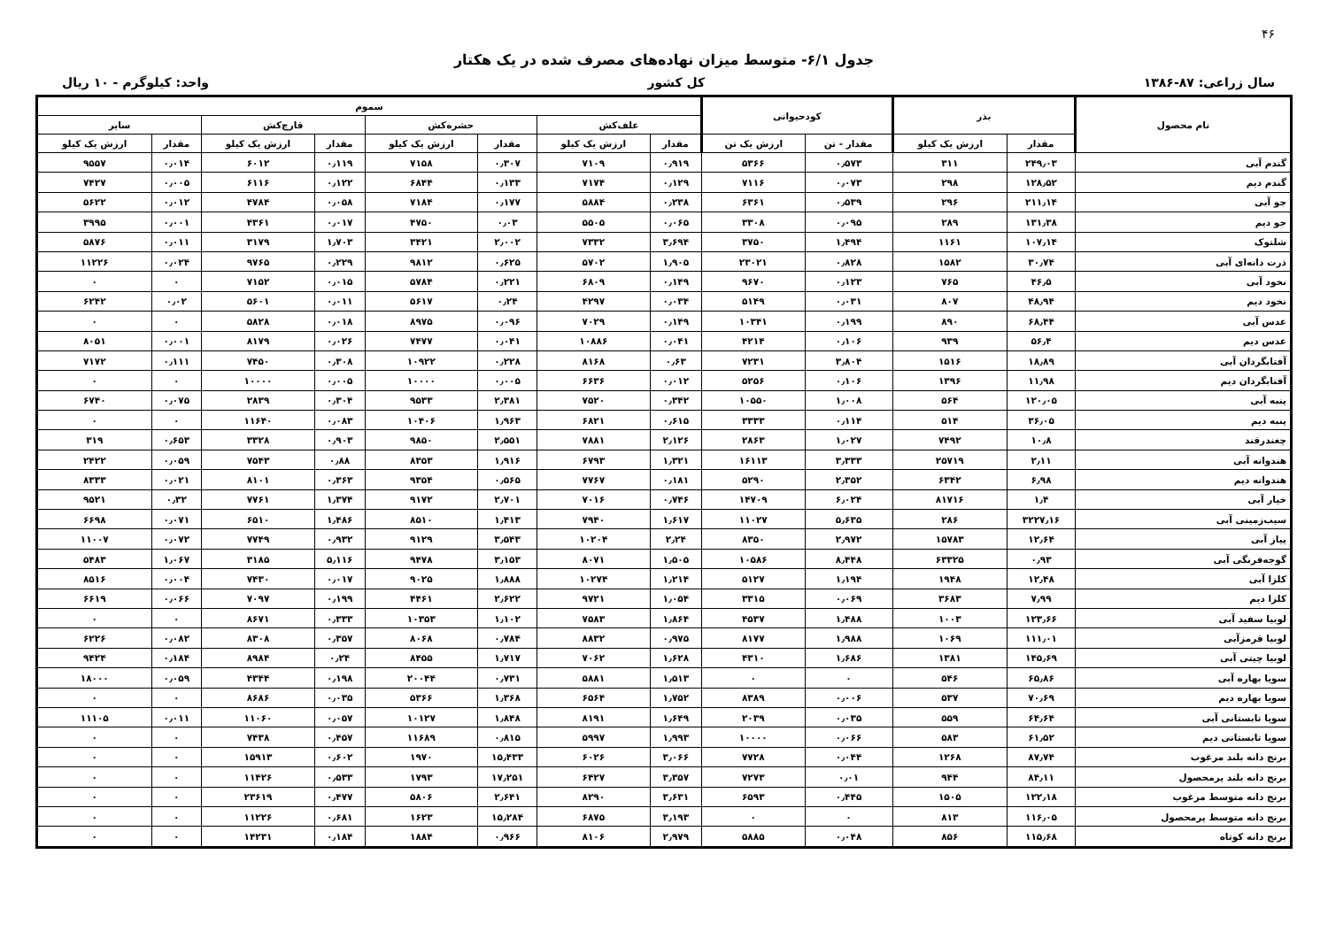۴۶
جدول ۶/۱- متوسط میزان نهاده‌های مصرف شده در یک هکتار
سال زراعی: ۸۷-۱۳۸۶ کل کشور واحد: کیلوگرم - ۱۰ ریال
| نام محصول | بذر | | کودحیوانی | | سموم | | | | | | | |
| --- | --- | --- | --- | --- | --- | --- | --- | --- | --- | --- | --- | --- |
| | | | | | علف‌کش | | حشره‌کش | | قارچ‌کش | | سایر | |
| | مقدار | ارزش یک کیلو | مقدار - تن | ارزش یک تن | مقدار | ارزش یک کیلو | مقدار | ارزش یک کیلو | مقدار | ارزش یک کیلو | مقدار | ارزش یک کیلو |
| گندم آبی | ۲۴۹٫۰۳ | ۳۱۱ | ۰٫۵۷۳ | ۵۳۶۶ | ۰٫۹۱۹ | ۷۱۰۹ | ۰٫۳۰۷ | ۷۱۵۸ | ۰٫۱۱۹ | ۶۰۱۲ | ۰٫۰۱۴ | ۹۵۵۷ |
| گندم دیم | ۱۲۸٫۵۲ | ۲۹۸ | ۰٫۰۷۳ | ۷۱۱۶ | ۰٫۱۲۹ | ۷۱۷۴ | ۰٫۱۳۳ | ۶۸۴۴ | ۰٫۱۲۲ | ۶۱۱۶ | ۰٫۰۰۵ | ۷۴۲۷ |
| جو آبی | ۲۱۱٫۱۴ | ۲۹۶ | ۰٫۵۳۹ | ۶۳۶۱ | ۰٫۲۳۸ | ۵۸۸۴ | ۰٫۱۷۷ | ۷۱۸۴ | ۰٫۰۵۸ | ۴۷۸۴ | ۰٫۰۱۲ | ۵۶۲۲ |
| جو دیم | ۱۳۱٫۳۸ | ۲۸۹ | ۰٫۰۹۵ | ۳۳۰۸ | ۰٫۰۶۵ | ۵۵۰۵ | ۰٫۰۳ | ۴۷۵۰ | ۰٫۰۱۷ | ۴۳۶۱ | ۰٫۰۰۱ | ۳۹۹۵ |
| شلتوک | ۱۰۷٫۱۴ | ۱۱۶۱ | ۱٫۴۹۴ | ۳۷۵۰ | ۳٫۶۹۴ | ۷۳۳۲ | ۲٫۰۰۲ | ۳۴۲۱ | ۱٫۷۰۳ | ۳۱۷۹ | ۰٫۰۱۱ | ۵۸۷۶ |
| ذرت دانه‌ای آبی | ۳۰٫۷۴ | ۱۵۸۲ | ۰٫۸۲۸ | ۲۳۰۲۱ | ۱٫۹۰۵ | ۵۷۰۲ | ۰٫۶۲۵ | ۹۸۱۲ | ۰٫۲۲۹ | ۹۷۶۵ | ۰٫۰۲۴ | ۱۱۲۲۶ |
| نخود آبی | ۴۶٫۵ | ۷۶۵ | ۰٫۱۲۳ | ۹۶۷۰ | ۰٫۱۴۹ | ۶۸۰۹ | ۰٫۲۲۱ | ۵۷۸۴ | ۰٫۰۱۵ | ۷۱۵۲ | ۰ | ۰ |
| نخود دیم | ۴۸٫۹۴ | ۸۰۷ | ۰٫۰۳۱ | ۵۱۴۹ | ۰٫۰۳۴ | ۴۲۹۷ | ۰٫۲۴ | ۵۶۱۷ | ۰٫۰۱۱ | ۵۶۰۱ | ۰٫۰۲ | ۶۲۴۲ |
| عدس آبی | ۶۸٫۴۴ | ۸۹۰ | ۰٫۱۹۹ | ۱۰۳۴۱ | ۰٫۱۴۹ | ۷۰۲۹ | ۰٫۰۹۶ | ۸۹۷۵ | ۰٫۰۱۸ | ۵۸۲۸ | ۰ | ۰ |
| عدس دیم | ۵۶٫۴ | ۹۳۹ | ۰٫۱۰۶ | ۴۲۱۴ | ۰٫۰۴۱ | ۱۰۸۸۶ | ۰٫۰۴۱ | ۷۴۷۷ | ۰٫۰۲۶ | ۸۱۷۹ | ۰٫۰۰۱ | ۸۰۵۱ |
| آفتابگردان آبی | ۱۸٫۸۹ | ۱۵۱۶ | ۳٫۸۰۴ | ۷۲۳۱ | ۰٫۶۳ | ۸۱۶۸ | ۰٫۲۲۸ | ۱۰۹۲۲ | ۰٫۳۰۸ | ۷۴۵۰ | ۰٫۱۱۱ | ۷۱۷۲ |
| آفتابگردان دیم | ۱۱٫۹۸ | ۱۳۹۶ | ۰٫۱۰۶ | ۵۲۵۶ | ۰٫۰۱۲ | ۶۶۳۶ | ۰٫۰۰۵ | ۱۰۰۰۰ | ۰٫۰۰۵ | ۱۰۰۰۰ | ۰ | ۰ |
| پنبه آبی | ۱۲۰٫۰۵ | ۵۶۴ | ۱٫۰۰۸ | ۱۰۵۵۰ | ۰٫۳۴۲ | ۷۵۲۰ | ۲٫۳۸۱ | ۹۵۳۳ | ۰٫۳۰۴ | ۲۸۳۹ | ۰٫۰۷۵ | ۶۷۴۰ |
| پنبه دیم | ۳۶٫۰۵ | ۵۱۴ | ۰٫۱۱۴ | ۳۳۳۳ | ۰٫۶۱۵ | ۶۸۲۱ | ۱٫۹۶۳ | ۱۰۴۰۶ | ۰٫۰۸۳ | ۱۱۶۴۰ | ۰ | ۰ |
| چغندرقند | ۱۰٫۸ | ۷۴۹۲ | ۱٫۰۲۷ | ۲۸۶۳ | ۲٫۱۲۶ | ۷۸۸۱ | ۲٫۵۵۱ | ۹۸۵۰ | ۰٫۹۰۳ | ۳۳۲۸ | ۰٫۶۵۳ | ۳۱۹ |
| هندوانه آبی | ۲٫۱۱ | ۲۵۷۱۹ | ۳٫۳۳۳ | ۱۶۱۱۳ | ۱٫۳۲۱ | ۶۷۹۳ | ۱٫۹۱۶ | ۸۳۵۳ | ۰٫۸۸ | ۷۵۴۳ | ۰٫۰۵۹ | ۲۴۲۲ |
| هندوانه دیم | ۶٫۹۸ | ۶۳۴۲ | ۲٫۳۵۲ | ۵۲۹۰ | ۰٫۱۸۱ | ۷۷۶۷ | ۰٫۵۶۵ | ۹۳۵۴ | ۰٫۳۶۳ | ۸۱۰۱ | ۰٫۰۲۱ | ۸۳۳۳ |
| خیار آبی | ۱٫۴ | ۸۱۷۱۶ | ۶٫۰۲۴ | ۱۴۷۰۹ | ۰٫۷۴۶ | ۷۰۱۶ | ۲٫۷۰۱ | ۹۱۷۲ | ۱٫۳۷۴ | ۷۷۶۱ | ۰٫۳۲ | ۹۵۲۱ |
| سیب‌زمینی آبی | ۳۲۲۷٫۱۶ | ۲۸۶ | ۵٫۶۳۵ | ۱۱۰۲۷ | ۱٫۶۱۷ | ۷۹۴۰ | ۱٫۴۱۳ | ۸۵۱۰ | ۱٫۴۸۶ | ۶۵۱۰ | ۰٫۰۷۱ | ۶۶۹۸ |
| پیاز آبی | ۱۲٫۶۴ | ۱۵۷۸۳ | ۲٫۹۷۲ | ۸۳۵۰ | ۲٫۲۴ | ۱۰۲۰۴ | ۳٫۵۴۳ | ۹۱۲۹ | ۰٫۹۳۲ | ۷۷۴۹ | ۰٫۰۷۲ | ۱۱۰۰۷ |
| گوجه‌فرنگی آبی | ۰٫۹۳ | ۶۳۳۲۵ | ۸٫۴۴۸ | ۱۰۵۸۶ | ۱٫۵۰۵ | ۸۰۷۱ | ۳٫۱۵۳ | ۹۴۷۸ | ۵٫۱۱۶ | ۳۱۸۵ | ۱٫۰۶۷ | ۵۴۸۳ |
| کلزا آبی | ۱۲٫۴۸ | ۱۹۴۸ | ۱٫۱۹۴ | ۵۱۲۷ | ۱٫۲۱۴ | ۱۰۲۷۴ | ۱٫۸۸۸ | ۹۰۲۵ | ۰٫۰۱۷ | ۷۴۳۰ | ۰٫۰۰۴ | ۸۵۱۶ |
| کلزا دیم | ۷٫۹۹ | ۳۶۸۳ | ۰٫۰۶۹ | ۳۳۱۵ | ۱٫۰۵۴ | ۹۷۲۱ | ۲٫۶۲۲ | ۴۴۶۱ | ۰٫۱۹۹ | ۷۰۹۷ | ۰٫۰۶۶ | ۶۶۱۹ |
| لوبیا سفید آبی | ۱۲۳٫۶۶ | ۱۰۰۳ | ۱٫۴۸۸ | ۴۵۳۷ | ۱٫۸۶۴ | ۷۵۸۳ | ۱٫۱۰۲ | ۱۰۳۵۳ | ۰٫۳۳۳ | ۸۶۷۱ | ۰ | ۰ |
| لوبیا قرمزآبی | ۱۱۱٫۰۱ | ۱۰۶۹ | ۱٫۹۸۸ | ۸۱۷۷ | ۰٫۹۷۵ | ۸۸۳۲ | ۰٫۷۸۴ | ۸۰۶۸ | ۰٫۳۵۷ | ۸۳۰۸ | ۰٫۰۸۲ | ۶۲۲۶ |
| لوبیا چیتی آبی | ۱۴۵٫۶۹ | ۱۳۸۱ | ۱٫۶۸۶ | ۴۳۱۰ | ۱٫۶۲۸ | ۷۰۶۲ | ۱٫۷۱۷ | ۸۴۵۵ | ۰٫۲۴ | ۸۹۸۴ | ۰٫۱۸۴ | ۹۴۲۴ |
| سویا بهاره آبی | ۶۵٫۸۶ | ۵۴۶ | ۰ | ۰ | ۱٫۵۱۳ | ۵۸۸۱ | ۰٫۷۳۱ | ۲۰۰۴۴ | ۰٫۱۹۸ | ۴۳۴۴ | ۰٫۰۵۹ | ۱۸۰۰۰ |
| سویا بهاره دیم | ۷۰٫۶۹ | ۵۳۷ | ۰٫۰۰۶ | ۸۳۸۹ | ۱٫۷۵۲ | ۶۵۶۴ | ۱٫۳۶۸ | ۵۳۶۶ | ۰٫۰۳۵ | ۸۶۸۶ | ۰ | ۰ |
| سویا تابستانی آبی | ۶۴٫۶۴ | ۵۵۹ | ۰٫۰۳۵ | ۲۰۳۹ | ۱٫۶۴۹ | ۸۱۹۱ | ۱٫۸۴۸ | ۱۰۱۲۷ | ۰٫۰۵۷ | ۱۱۰۶۰ | ۰٫۰۱۱ | ۱۱۱۰۵ |
| سویا تابستانی دیم | ۶۱٫۵۲ | ۵۸۳ | ۰٫۰۶۶ | ۱۰۰۰۰ | ۱٫۹۹۳ | ۵۹۹۷ | ۰٫۸۱۵ | ۱۱۶۸۹ | ۰٫۴۵۷ | ۷۴۳۸ | ۰ | ۰ |
| برنج دانه بلند مرغوب | ۸۷٫۷۴ | ۱۲۶۸ | ۰٫۰۴۴ | ۷۷۲۸ | ۳٫۰۶۶ | ۶۰۲۶ | ۱۵٫۴۳۳ | ۱۹۷۰ | ۰٫۶۰۲ | ۱۵۹۱۳ | ۰ | ۰ |
| برنج دانه بلند پرمحصول | ۸۴٫۱۱ | ۹۴۴ | ۰٫۰۱ | ۷۲۷۳ | ۳٫۳۵۷ | ۶۴۲۷ | ۱۷٫۲۵۱ | ۱۷۹۳ | ۰٫۵۳۳ | ۱۱۴۲۶ | ۰ | ۰ |
| برنج دانه متوسط مرغوب | ۱۲۲٫۱۸ | ۱۵۰۵ | ۰٫۴۴۵ | ۶۵۹۳ | ۳٫۶۳۱ | ۸۲۹۰ | ۲٫۶۴۱ | ۵۸۰۶ | ۰٫۴۷۷ | ۲۳۶۱۹ | ۰ | ۰ |
| برنج دانه متوسط پرمحصول | ۱۱۶٫۰۵ | ۸۱۳ | ۰ | ۰ | ۳٫۱۹۳ | ۶۸۷۵ | ۱۵٫۲۸۴ | ۱۶۲۳ | ۰٫۶۸۱ | ۱۱۲۲۶ | ۰ | ۰ |
| برنج دانه کوتاه | ۱۱۵٫۶۸ | ۸۵۶ | ۰٫۰۴۸ | ۵۸۸۵ | ۲٫۹۷۹ | ۸۱۰۶ | ۰٫۹۶۶ | ۱۸۸۴ | ۰٫۱۸۴ | ۱۴۲۳۱ | ۰ | ۰ |